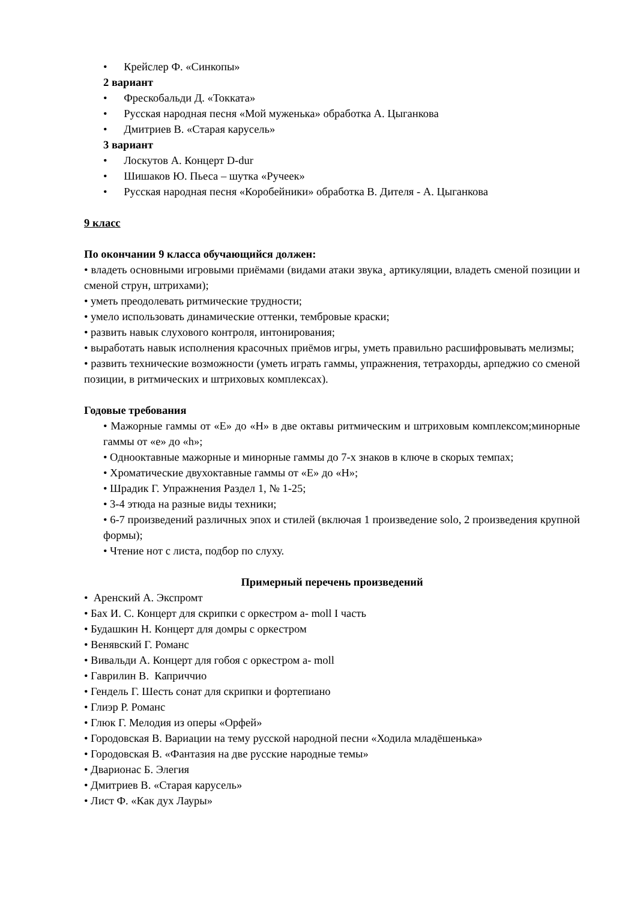• Крейслер Ф. «Синкопы»
2 вариант
• Фрескобальди Д. «Токката»
• Русская народная песня «Мой муженька» обработка А. Цыганкова
• Дмитриев В. «Старая карусель»
3 вариант
• Лоскутов А. Концерт D-dur
• Шишаков Ю. Пьеса – шутка «Ручеек»
• Русская народная песня «Коробейники» обработка В. Дителя - А. Цыганкова
9 класс
По окончании 9 класса обучающийся должен:
• владеть основными игровыми приёмами (видами атаки звука¸ артикуляции, владеть сменой позиции и сменой струн, штрихами);
• уметь преодолевать ритмические трудности;
• умело использовать динамические оттенки, тембровые краски;
• развить навык слухового контроля, интонирования;
• выработать навык исполнения красочных приёмов игры, уметь правильно расшифровывать мелизмы;
• развить технические возможности (уметь играть гаммы, упражнения, тетрахорды, арпеджио со сменой позиции, в ритмических и штриховых комплексах).
Годовые требования
• Мажорные гаммы от «Е» до «Н» в две октавы ритмическим и штриховым комплексом;минорные гаммы от «е» до «h»;
• Однооктавные мажорные и минорные гаммы до 7-х знаков в ключе в скорых темпах;
• Хроматические двухоктавные гаммы от «Е» до «Н»;
• Шрадик Г. Упражнения Раздел 1, № 1-25;
• 3-4 этюда на разные виды техники;
• 6-7 произведений различных эпох и стилей (включая 1 произведение solo, 2 произведения крупной формы);
• Чтение нот с листа, подбор по слуху.
Примерный перечень произведений
• Аренский А. Экспромт
• Бах И. С. Концерт для скрипки с оркестром a- moll I часть
• Будашкин Н. Концерт для домры с оркестром
• Венявский Г. Романс
• Вивальди А. Концерт для гобоя с оркестром a- moll
• Гаврилин В. Каприччио
• Гендель Г. Шесть сонат для скрипки и фортепиано
• Глиэр Р. Романс
• Глюк Г. Мелодия из оперы «Орфей»
• Городовская В. Вариации на тему русской народной песни «Ходила младёшенька»
• Городовская В. «Фантазия на две русские народные темы»
• Дварионас Б. Элегия
• Дмитриев В. «Старая карусель»
• Лист Ф. «Как дух Лауры»